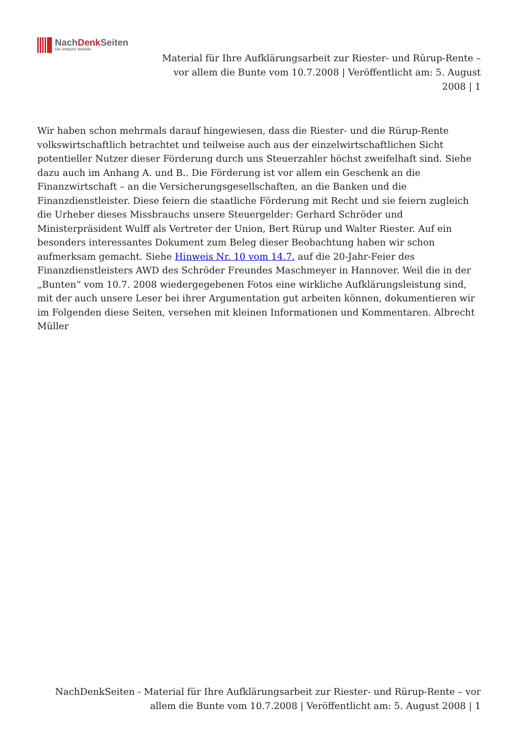NachDenk Seiten
Die kritische Website
Material für Ihre Aufklärungsarbeit zur Riester- und Rürup-Rente – vor allem die Bunte vom 10.7.2008 | Veröffentlicht am: 5. August 2008 | 1
Wir haben schon mehrmals darauf hingewiesen, dass die Riester- und die Rürup-Rente volkswirtschaftlich betrachtet und teilweise auch aus der einzelwirtschaftlichen Sicht potentieller Nutzer dieser Förderung durch uns Steuerzahler höchst zweifelhaft sind. Siehe dazu auch im Anhang A. und B.. Die Förderung ist vor allem ein Geschenk an die Finanzwirtschaft – an die Versicherungsgesellschaften, an die Banken und die Finanzdienstleister. Diese feiern die staatliche Förderung mit Recht und sie feiern zugleich die Urheber dieses Missbrauchs unsere Steuergelder: Gerhard Schröder und Ministerpräsident Wulff als Vertreter der Union, Bert Rürup und Walter Riester. Auf ein besonders interessantes Dokument zum Beleg dieser Beobachtung haben wir schon aufmerksam gemacht. Siehe Hinweis Nr. 10 vom 14.7. auf die 20-Jahr-Feier des Finanzdienstleisters AWD des Schröder Freundes Maschmeyer in Hannover. Weil die in der „Bunten“ vom 10.7. 2008 wiedergegebenen Fotos eine wirkliche Aufklärungsleistung sind, mit der auch unsere Leser bei ihrer Argumentation gut arbeiten können, dokumentieren wir im Folgenden diese Seiten, versehen mit kleinen Informationen und Kommentaren. Albrecht Müller
NachDenkSeiten - Material für Ihre Aufklärungsarbeit zur Riester- und Rürup-Rente – vor allem die Bunte vom 10.7.2008 | Veröffentlicht am: 5. August 2008 | 1